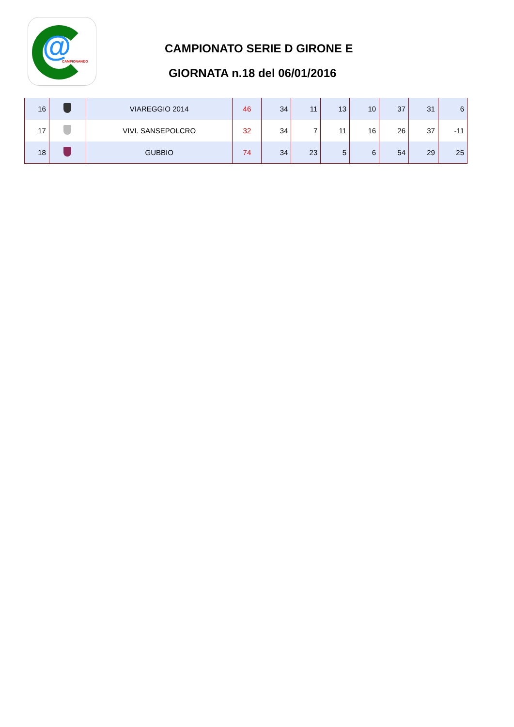@ CAMPIONANDO
CAMPIONATO SERIE D GIRONE E
GIORNATA n.18 del 06/01/2016
| 16 | | VIAREGGIO 2014 | 46 | 34 | 11 | 13 | 10 | 37 | 31 | 6 |
| 17 | | VIVI. SANSEPOLCRO | 32 | 34 | 7 | 11 | 16 | 26 | 37 | -11 |
| 18 | | GUBBIO | 74 | 34 | 23 | 5 | 6 | 54 | 29 | 25 |